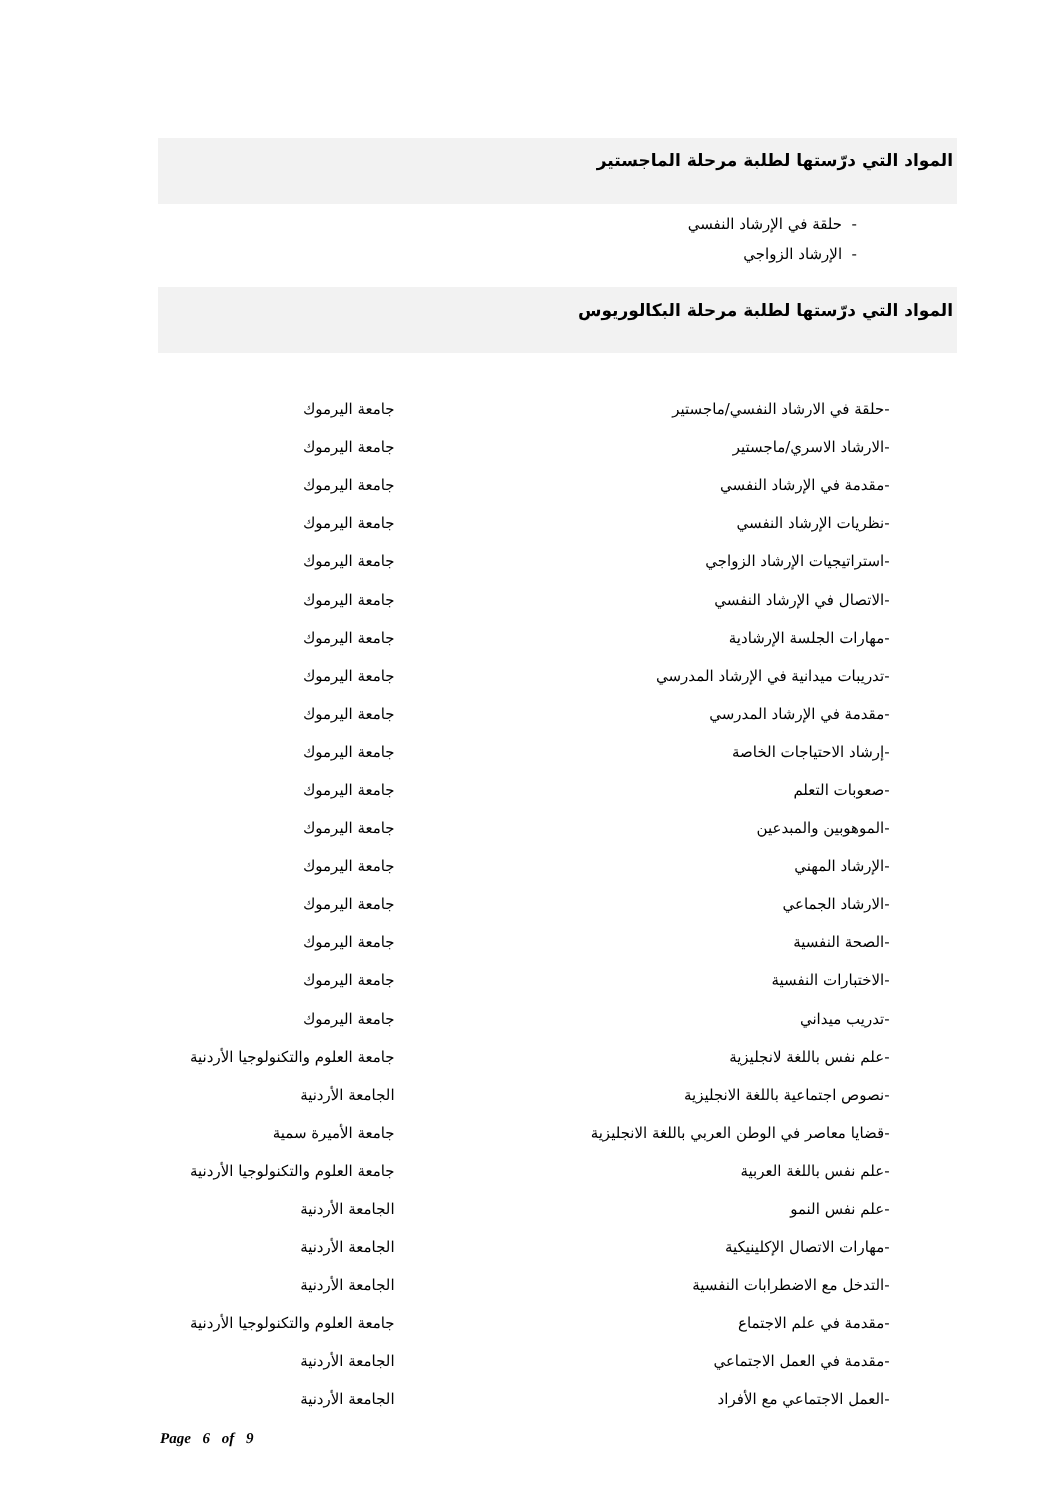المواد التي درّستها لطلبة مرحلة الماجستير
- حلقة في الإرشاد النفسي
- الإرشاد الزواجي
المواد التي درّستها لطلبة مرحلة البكالوريوس
| -حلقة في الارشاد النفسي/ماجستير | جامعة اليرموك |
| -الارشاد الاسري/ماجستير | جامعة اليرموك |
| -مقدمة في الإرشاد النفسي | جامعة اليرموك |
| -نظريات الإرشاد النفسي | جامعة اليرموك |
| -استراتيجيات الإرشاد الزواجي | جامعة اليرموك |
| -الاتصال في الإرشاد النفسي | جامعة اليرموك |
| -مهارات الجلسة الإرشادية | جامعة اليرموك |
| -تدريبات ميدانية في الإرشاد المدرسي | جامعة اليرموك |
| -مقدمة في الإرشاد المدرسي | جامعة اليرموك |
| -إرشاد الاحتياجات الخاصة | جامعة اليرموك |
| -صعوبات التعلم | جامعة اليرموك |
| -الموهوبين والمبدعين | جامعة اليرموك |
| -الإرشاد المهني | جامعة اليرموك |
| -الارشاد الجماعي | جامعة اليرموك |
| -الصحة النفسية | جامعة اليرموك |
| -الاختبارات النفسية | جامعة اليرموك |
| -تدريب ميداني | جامعة اليرموك |
| -علم نفس باللغة لانجليزية | جامعة العلوم والتكنولوجيا الأردنية |
| -نصوص اجتماعية باللغة الانجليزية | الجامعة الأردنية |
| -قضايا معاصر في الوطن العربي باللغة الانجليزية | جامعة الأميرة سمية |
| -علم نفس باللغة العربية | جامعة العلوم والتكنولوجيا الأردنية |
| -علم نفس النمو | الجامعة الأردنية |
| -مهارات الاتصال الإكلينيكية | الجامعة الأردنية |
| -التدخل مع الاضطرابات النفسية | الجامعة الأردنية |
| -مقدمة في علم الاجتماع | جامعة العلوم والتكنولوجيا الأردنية |
| -مقدمة في العمل الاجتماعي | الجامعة الأردنية |
| -العمل الاجتماعي مع الأفراد | الجامعة الأردنية |
Page 6 of 9